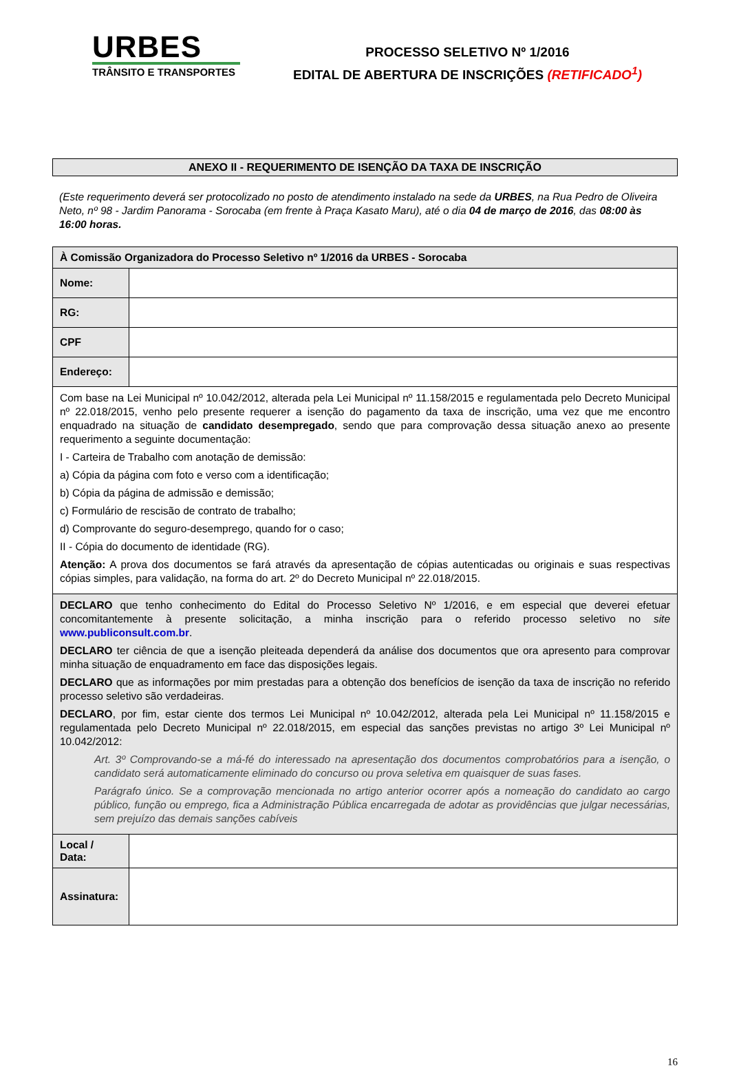URBES
TRÂNSITO E TRANSPORTES
PROCESSO SELETIVO Nº 1/2016
EDITAL DE ABERTURA DE INSCRIÇÕES (RETIFICADO<sup>1</sup>)
ANEXO II - REQUERIMENTO DE ISENÇÃO DA TAXA DE INSCRIÇÃO
(Este requerimento deverá ser protocolizado no posto de atendimento instalado na sede da URBES, na Rua Pedro de Oliveira Neto, nº 98 - Jardim Panorama - Sorocaba (em frente à Praça Kasato Maru), até o dia 04 de março de 2016, das 08:00 às 16:00 horas.
| À Comissão Organizadora do Processo Seletivo nº 1/2016 da URBES - Sorocaba | |
| Nome: | |
| RG: | |
| CPF | |
| Endereço: | |
| Com base na Lei Municipal nº 10.042/2012, alterada pela Lei Municipal nº 11.158/2015 e regulamentada pelo Decreto Municipal nº 22.018/2015, venho pelo presente requerer a isenção do pagamento da taxa de inscrição, uma vez que me encontro enquadrado na situação de candidato desempregado , sendo que para comprovação dessa situação anexo ao presente requerimento a seguinte documentação: I - Carteira de Trabalho com anotação de demissão: a) Cópia da página com foto e verso com a identificação; b) Cópia da página de admissão e demissão; c) Formulário de rescisão de contrato de trabalho; d) Comprovante do seguro-desemprego, quando for o caso; II - Cópia do documento de identidade (RG). Atenção: A prova dos documentos se fará através da apresentação de cópias autenticadas ou originais e suas respectivas cópias simples, para validação, na forma do art. 2º do Decreto Municipal nº 22.018/2015. | |
| DECLARO que tenho conhecimento do Edital do Processo Seletivo Nº 1/2016, e em especial que deverei efetuar concomitantemente à presente solicitação, a minha inscrição para o referido processo seletivo no site www.publiconsult.com.br . DECLARO ter ciência de que a isenção pleiteada dependerá da análise dos documentos que ora apresento para comprovar minha situação de enquadramento em face das disposições legais. DECLARO que as informações por mim prestadas para a obtenção dos benefícios de isenção da taxa de inscrição no referido processo seletivo são verdadeiras. DECLARO , por fim, estar ciente dos termos Lei Municipal nº 10.042/2012, alterada pela Lei Municipal nº 11.158/2015 e regulamentada pelo Decreto Municipal nº 22.018/2015, em especial das sanções previstas no artigo 3º Lei Municipal nº 10.042/2012: Art. 3º Comprovando-se a má-fé do interessado na apresentação dos documentos comprobatórios para a isenção, o candidato será automaticamente eliminado do concurso ou prova seletiva em quaisquer de suas fases. Parágrafo único. Se a comprovação mencionada no artigo anterior ocorrer após a nomeação do candidato ao cargo público, função ou emprego, fica a Administração Pública encarregada de adotar as providências que julgar necessárias, sem prejuízo das demais sanções cabíveis | |
| Local / Data: | |
| Assinatura: | |
16